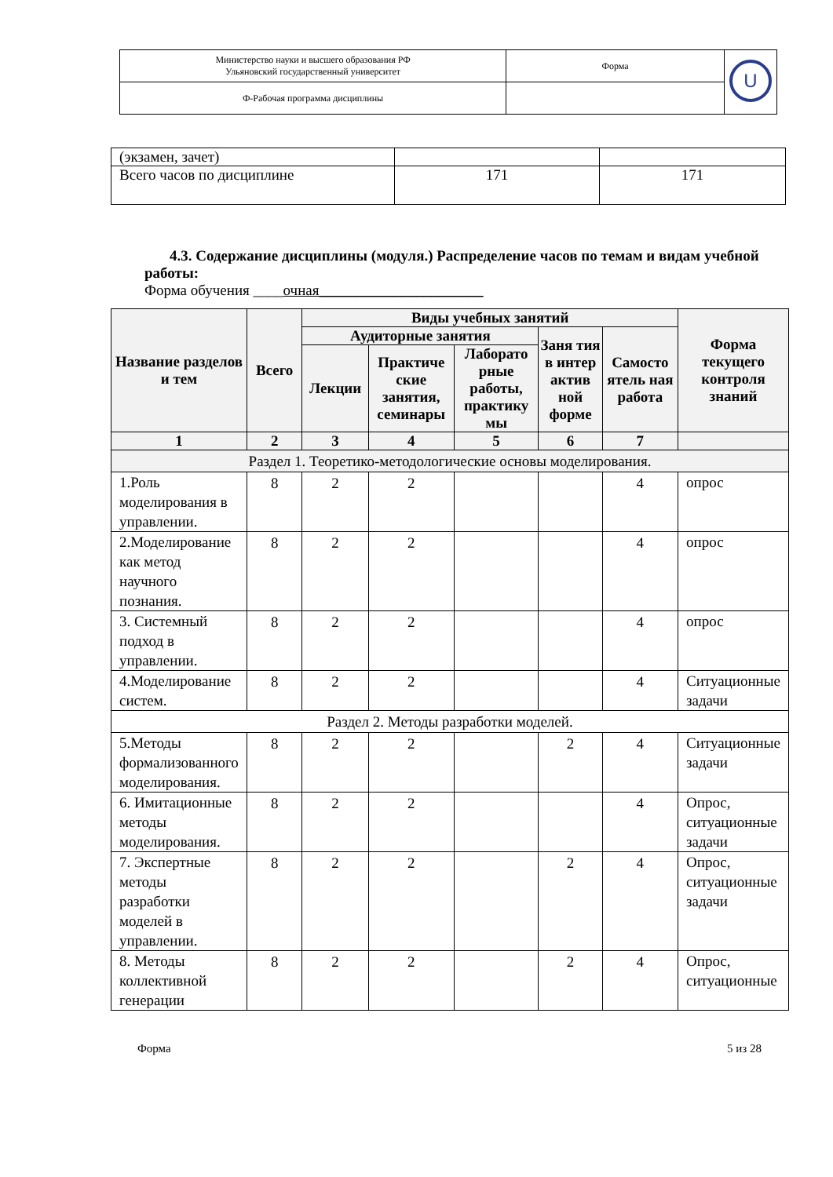| Министерство науки и высшего образования РФ Ульяновский государственный университет | Форма | U |
| Ф-Рабочая программа дисциплины | | |
| (экзамен, зачет) | | |
| Всего часов по дисциплине | 171 | 171 |
4.3. Содержание дисциплины (модуля.) Распределение часов по темам и видам учебной работы:
Форма обучения ____очная______________________
| Название разделов и тем | Всего | Виды учебных занятий | | | | | Форма текущего контроля знаний |
| --- | --- | --- | --- | --- | --- | --- | --- |
| | | Аудиторные занятия | | | Заня тия в интер актив ной форме | Самосто ятель ная работа | |
| | | Лекции | Практиче ские занятия, семинары | Лаборато рные работы, практику мы | | | |
| 1 | 2 | 3 | 4 | 5 | 6 | 7 | |
| Раздел 1. Теоретико-методологические основы моделирования. | | | | | | | |
| 1.Роль моделирования в управлении. | 8 | 2 | 2 | | | 4 | опрос |
| 2.Моделирование как метод научного познания. | 8 | 2 | 2 | | | 4 | опрос |
| 3. Системный подход в управлении. | 8 | 2 | 2 | | | 4 | опрос |
| 4.Моделирование систем. | 8 | 2 | 2 | | | 4 | Ситуационные задачи |
| Раздел 2. Методы разработки моделей. | | | | | | | |
| 5.Методы формализованного моделирования. | 8 | 2 | 2 | | 2 | 4 | Ситуационные задачи |
| 6. Имитационные методы моделирования. | 8 | 2 | 2 | | | 4 | Опрос, ситуационные задачи |
| 7. Экспертные методы разработки моделей в управлении. | 8 | 2 | 2 | | 2 | 4 | Опрос, ситуационные задачи |
| 8. Методы коллективной генерации | 8 | 2 | 2 | | 2 | 4 | Опрос, ситуационные |
Форма 5 из 28